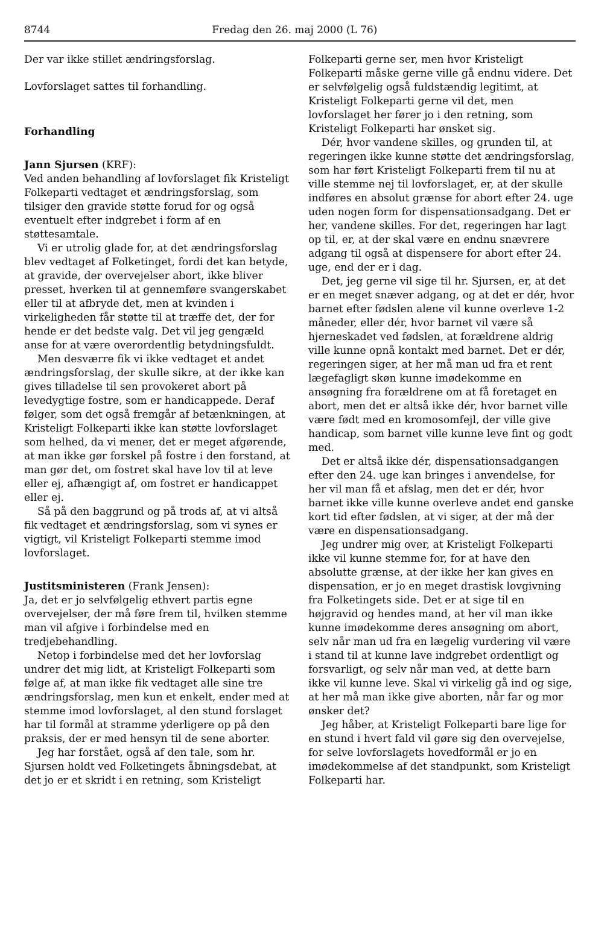8744 Fredag den 26. maj 2000 (L 76)
Der var ikke stillet ændringsforslag.
Lovforslaget sattes til forhandling.
Forhandling
Jann Sjursen (KRF):
Ved anden behandling af lovforslaget fik Kristeligt Folkeparti vedtaget et ændringsforslag, som tilsiger den gravide støtte forud for og også eventuelt efter indgrebet i form af en støttesamtale.
Vi er utrolig glade for, at det ændringsforslag blev vedtaget af Folketinget, fordi det kan betyde, at gravide, der overvejelser abort, ikke bliver presset, hverken til at gennemføre svangerskabet eller til at afbryde det, men at kvinden i virkeligheden får støtte til at træffe det, der for hende er det bedste valg. Det vil jeg gengæld anse for at være overordentlig betydningsfuldt.
Men desværre fik vi ikke vedtaget et andet ændringsforslag, der skulle sikre, at der ikke kan gives tilladelse til sen provokeret abort på levedygtige fostre, som er handicappede. Deraf følger, som det også fremgår af betænkningen, at Kristeligt Folkeparti ikke kan støtte lovforslaget som helhed, da vi mener, det er meget afgørende, at man ikke gør forskel på fostre i den forstand, at man gør det, om fostret skal have lov til at leve eller ej, afhængigt af, om fostret er handicappet eller ej.
Så på den baggrund og på trods af, at vi altså fik vedtaget et ændringsforslag, som vi synes er vigtigt, vil Kristeligt Folkeparti stemme imod lovforslaget.
Justitsministeren (Frank Jensen):
Ja, det er jo selvfølgelig ethvert partis egne overvejelser, der må føre frem til, hvilken stemme man vil afgive i forbindelse med en tredjebehandling.
Netop i forbindelse med det her lovforslag undrer det mig lidt, at Kristeligt Folkeparti som følge af, at man ikke fik vedtaget alle sine tre ændringsforslag, men kun et enkelt, ender med at stemme imod lovforslaget, al den stund forslaget har til formål at stramme yderligere op på den praksis, der er med hensyn til de sene aborter.
Jeg har forstået, også af den tale, som hr. Sjursen holdt ved Folketingets åbningsdebat, at det jo er et skridt i en retning, som Kristeligt
Folkeparti gerne ser, men hvor Kristeligt Folkeparti måske gerne ville gå endnu videre. Det er selvfølgelig også fuldstændig legitimt, at Kristeligt Folkeparti gerne vil det, men lovforslaget her fører jo i den retning, som Kristeligt Folkeparti har ønsket sig.
Dér, hvor vandene skilles, og grunden til, at regeringen ikke kunne støtte det ændringsforslag, som har ført Kristeligt Folkeparti frem til nu at ville stemme nej til lovforslaget, er, at der skulle indføres en absolut grænse for abort efter 24. uge uden nogen form for dispensationsadgang. Det er her, vandene skilles. For det, regeringen har lagt op til, er, at der skal være en endnu snævrere adgang til også at dispensere for abort efter 24. uge, end der er i dag.
Det, jeg gerne vil sige til hr. Sjursen, er, at det er en meget snæver adgang, og at det er dér, hvor barnet efter fødslen alene vil kunne overleve 1-2 måneder, eller dér, hvor barnet vil være så hjerneskadet ved fødslen, at forældrene aldrig ville kunne opnå kontakt med barnet. Det er dér, regeringen siger, at her må man ud fra et rent lægefagligt skøn kunne imødekomme en ansøgning fra forældrene om at få foretaget en abort, men det er altså ikke dér, hvor barnet ville være født med en kromosomfejl, der ville give handicap, som barnet ville kunne leve fint og godt med.
Det er altså ikke dér, dispensationsadgangen efter den 24. uge kan bringes i anvendelse, for her vil man få et afslag, men det er dér, hvor barnet ikke ville kunne overleve andet end ganske kort tid efter fødslen, at vi siger, at der må der være en dispensationsadgang.
Jeg undrer mig over, at Kristeligt Folkeparti ikke vil kunne stemme for, for at have den absolutte grænse, at der ikke her kan gives en dispensation, er jo en meget drastisk lovgivning fra Folketingets side. Det er at sige til en højgravid og hendes mand, at her vil man ikke kunne imødekomme deres ansøgning om abort, selv når man ud fra en lægelig vurdering vil være i stand til at kunne lave indgrebet ordentligt og forsvarligt, og selv når man ved, at dette barn ikke vil kunne leve. Skal vi virkelig gå ind og sige, at her må man ikke give aborten, når far og mor ønsker det?
Jeg håber, at Kristeligt Folkeparti bare lige for en stund i hvert fald vil gøre sig den overvejelse, for selve lovforslagets hovedformål er jo en imødekommelse af det standpunkt, som Kristeligt Folkeparti har.